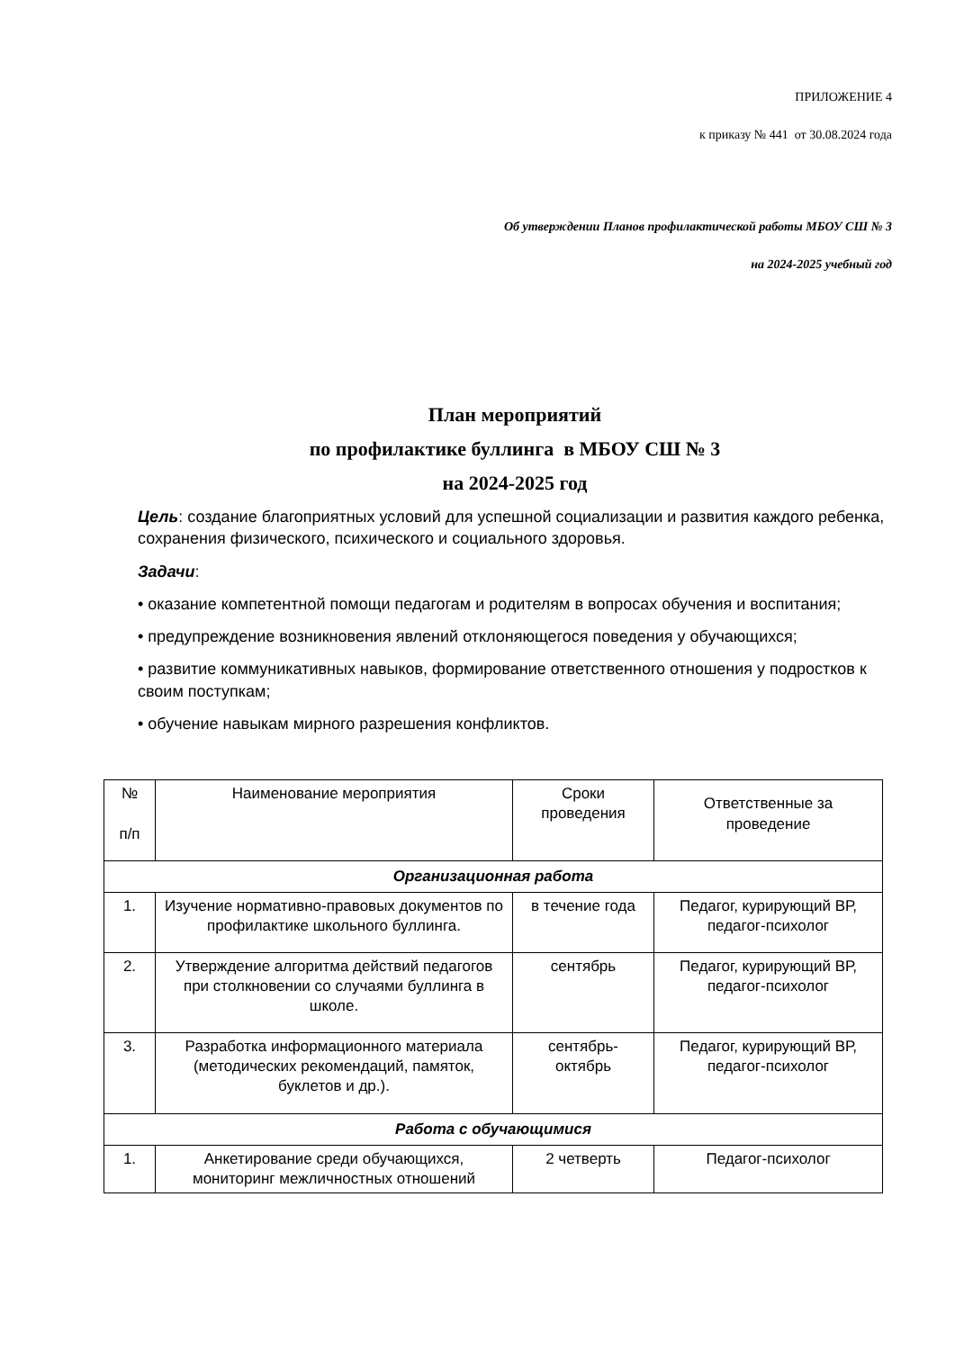ПРИЛОЖЕНИЕ 4
к приказу № 441 от 30.08.2024 года
Об утверждении Планов профилактической работы МБОУ СШ № 3
на 2024-2025 учебный год
План мероприятий
по профилактике буллинга в МБОУ СШ № 3
на 2024-2025 год
Цель: создание благоприятных условий для успешной социализации и развития каждого ребенка, сохранения физического, психического и социального здоровья.
Задачи:
• оказание компетентной помощи педагогам и родителям в вопросах обучения и воспитания;
• предупреждение возникновения явлений отклоняющегося поведения у обучающихся;
• развитие коммуникативных навыков, формирование ответственного отношения у подростков к своим поступкам;
• обучение навыкам мирного разрешения конфликтов.
| № п/п | Наименование мероприятия | Сроки проведения | Ответственные за проведение |
| --- | --- | --- | --- |
| Организационная работа | | | |
| 1. | Изучение нормативно-правовых документов по профилактике школьного буллинга. | в течение года | Педагог, курирующий ВР, педагог-психолог |
| 2. | Утверждение алгоритма действий педагогов при столкновении со случаями буллинга в школе. | сентябрь | Педагог, курирующий ВР, педагог-психолог |
| 3. | Разработка информационного материала (методических рекомендаций, памяток, буклетов и др.). | сентябрь- октябрь | Педагог, курирующий ВР, педагог-психолог |
| Работа с обучающимися | | | |
| 1. | Анкетирование среди обучающихся, мониторинг межличностных отношений | 2 четверть | Педагог-психолог |